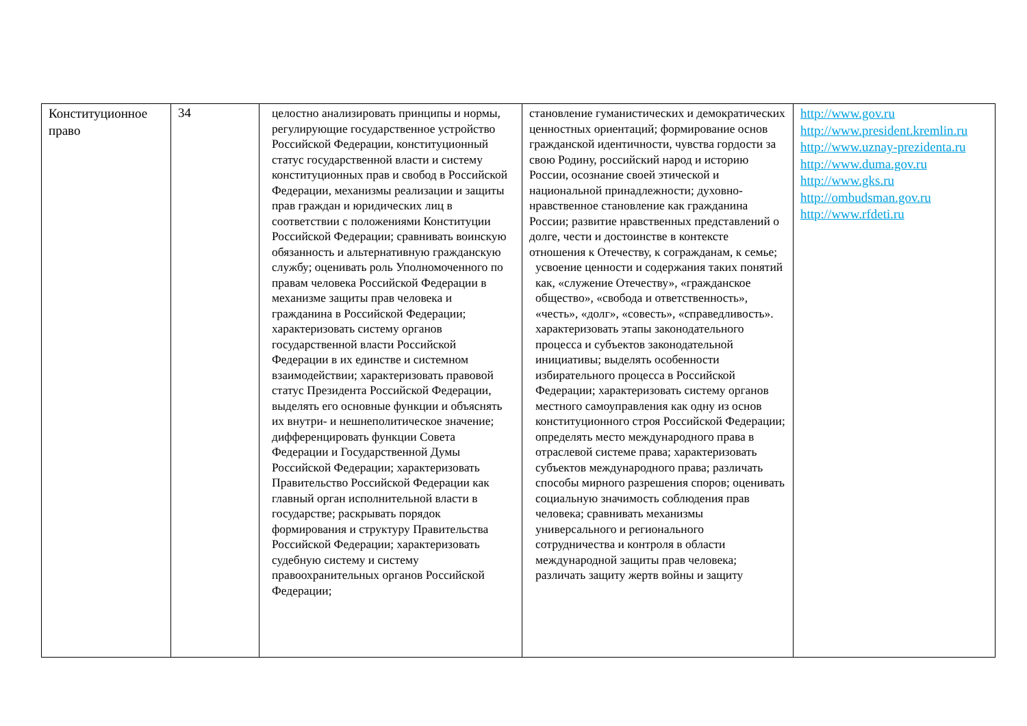| Конституционное право | 34 | целостно анализировать принципы и нормы, регулирующие государственное устройство Российской Федерации, конституционный статус государственной власти и систему конституционных прав и свобод в Российской Федерации, механизмы реализации и защиты прав граждан и юридических лиц в соответствии с положениями Конституции Российской Федерации; сравнивать воинскую обязанность и альтернативную гражданскую службу; оценивать роль Уполномоченного по правам человека Российской Федерации в механизме защиты прав человека и гражданина в Российской Федерации; характеризовать систему органов государственной власти Российской Федерации в их единстве и системном взаимодействии; характеризовать правовой статус Президента Российской Федерации, выделять его основные функции и объяснять их внутри- и нешнеполитическое значение; дифференцировать функции Совета Федерации и Государственной Думы Российской Федерации; характеризовать Правительство Российской Федерации как главный орган исполнительной власти в государстве; раскрывать порядок формирования и структуру Правительства Российской Федерации; характеризовать судебную систему и систему правоохранительных органов Российской Федерации; | становление гуманистических и демократических ценностных ориентаций; формирование основ гражданской идентичности, чувства гордости за свою Родину, российский народ и историю России, осознание своей этической и национальной принадлежности; духовно-нравственное становление как гражданина России; развитие нравственных представлений о долге, чести и достоинстве в контексте отношения к Отечеству, к согражданам, к семье; усвоение ценности и содержания таких понятий как, «служение Отечеству», «гражданское общество», «свобода и ответственность», «честь», «долг», «совесть», «справедливость». характеризовать этапы законодательного процесса и субъектов законодательной инициативы; выделять особенности избирательного процесса в Российской Федерации; характеризовать систему органов местного самоуправления как одну из основ конституционного строя Российской Федерации; определять место международного права в отраслевой системе права; характеризовать субъектов международного права; различать способы мирного разрешения споров; оценивать социальную значимость соблюдения прав человека; сравнивать механизмы универсального и регионального сотрудничества и контроля в области международной защиты прав человека; различать защиту жертв войны и защиту | http://www.gov.ru http://www.president.kremlin.ru http://www.uznay-prezidenta.ru http://www.duma.gov.ru http://www.gks.ru http://ombudsman.gov.ru http://www.rfdeti.ru |